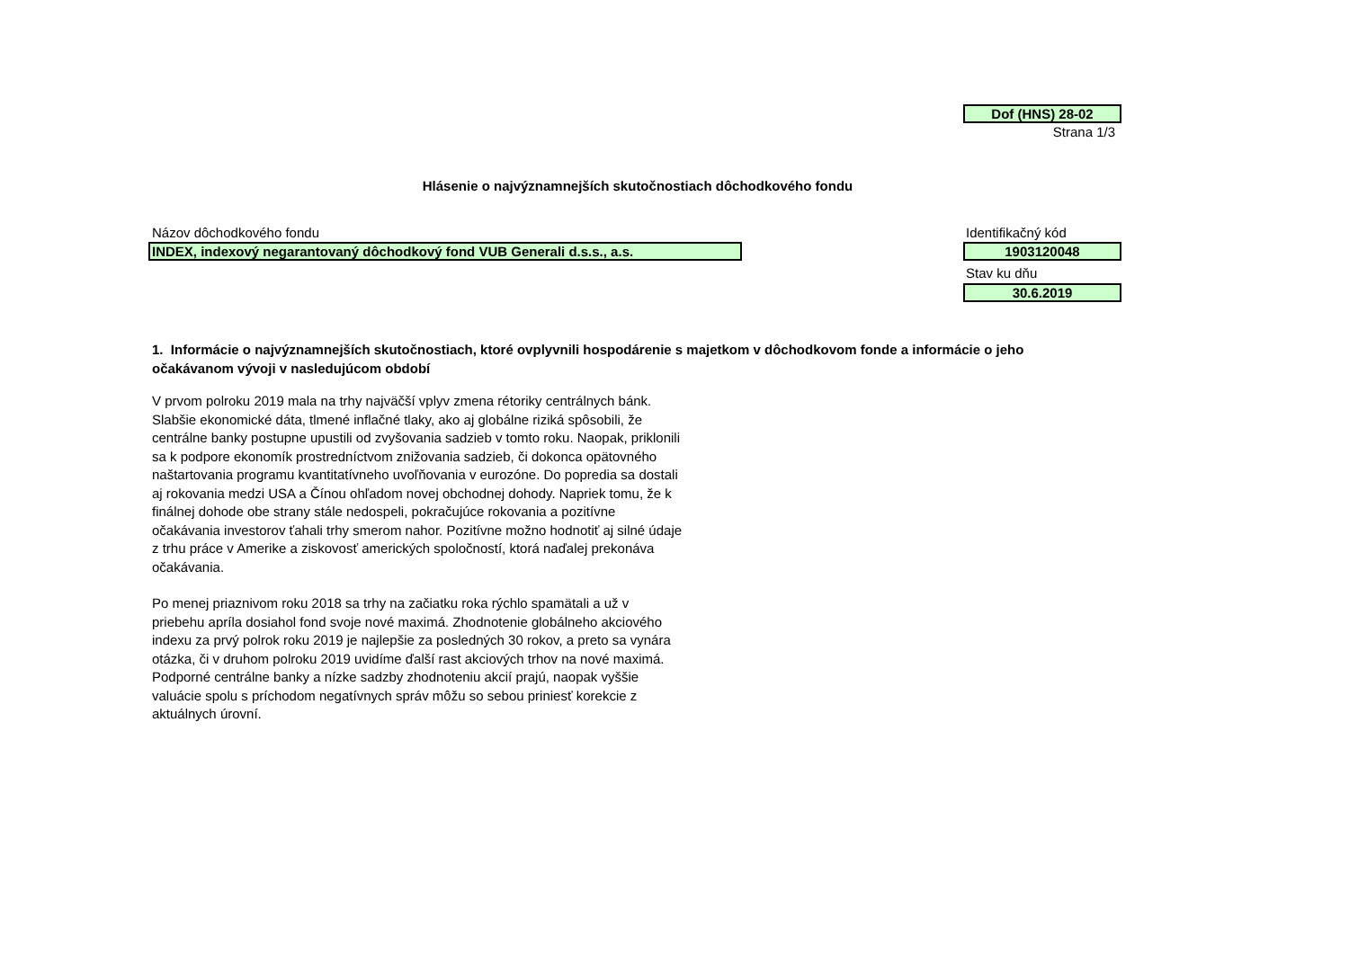Dof (HNS) 28-02
Strana 1/3
Hlásenie o najvýznamnejších skutočnostiach dôchodkového fondu
Názov dôchodkového fondu Identifikačný kód
INDEX, indexový negarantovaný dôchodkový fond VUB Generali d.s.s., a.s. 1903120048
Stav ku dňu
30.6.2019
1. Informácie o najvýznamnejších skutočnostiach, ktoré ovplyvnili hospodárenie s majetkom v dôchodkovom fonde a informácie o jeho očakávanom vývoji v nasledujúcom období
V prvom polroku 2019 mala na trhy najväčší vplyv zmena rétoriky centrálnych bánk. Slabšie ekonomické dáta, tlmené inflačné tlaky, ako aj globálne riziká spôsobili, že centrálne banky postupne upustili od zvyšovania sadzieb v tomto roku. Naopak, priklonili sa k podpore ekonomík prostredníctvom znižovania sadzieb, či dokonca opätovného naštartovania programu kvantitatívneho uvoľňovania v eurozóne. Do popredia sa dostali aj rokovania medzi USA a Čínou ohľadom novej obchodnej dohody. Napriek tomu, že k finálnej dohode obe strany stále nedospeli, pokračujúce rokovania a pozitívne očakávania investorov ťahali trhy smerom nahor. Pozitívne možno hodnotiť aj silné údaje z trhu práce v Amerike a ziskovosť amerických spoločností, ktorá naďalej prekonáva očakávania.
Po menej priaznivom roku 2018 sa trhy na začiatku roka rýchlo spamätali a už v priebehu apríla dosiahol fond svoje nové maximá. Zhodnotenie globálneho akciového indexu za prvý polrok roku 2019 je najlepšie za posledných 30 rokov, a preto sa vynára otázka, či v druhom polroku 2019 uvidíme ďalší rast akciových trhov na nové maximá. Podporné centrálne banky a nízke sadzby zhodnoteniu akcií prajú, naopak vyššie valuácie spolu s príchodom negatívnych správ môžu so sebou priniesť korekcie z aktuálnych úrovní.